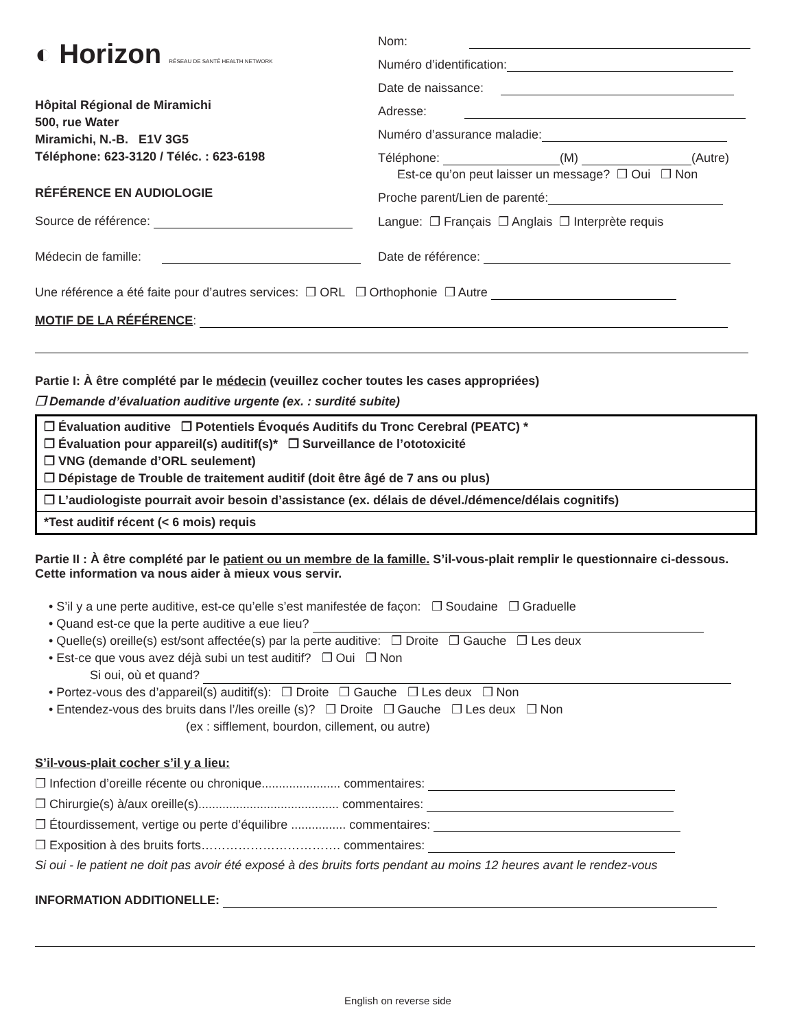◐ Horizon RÉSEAU DE SANTÉ HEALTH NETWORK
Hôpital Régional de Miramichi
500, rue Water
Miramichi, N.-B. E1V 3G5
Téléphone: 623-3120 / Téléc. : 623-6198
RÉFÉRENCE EN AUDIOLOGIE
Nom:
Numéro d’identification:
Date de naissance:
Adresse:
Numéro d’assurance maladie:
Téléphone: (M) (Autre)
Est-ce qu’on peut laisser un message? ❐ Oui ❐ Non
Proche parent/Lien de parenté:
Source de référence: Langue: ❐ Français ❐ Anglais ❐ Interprète requis
Médecin de famille: Date de référence:
Une référence a été faite pour d’autres services: ❐ ORL ❐ Orthophonie ❐ Autre
MOTIF DE LA RÉFÉRENCE:
Partie I: À être complété par le médecin (veuillez cocher toutes les cases appropriées)
❐ Demande d’évaluation auditive urgente (ex. : surdité subite)
| ❐ Évaluation auditive ❐ Potentiels Évoqués Auditifs du Tronc Cerebral (PEATC) * ❐ Évaluation pour appareil(s) auditif(s)* ❐ Surveillance de l’ototoxicité ❐ VNG (demande d’ORL seulement) ❐ Dépistage de Trouble de traitement auditif (doit être âgé de 7 ans ou plus) |
| ❐ L’audiologiste pourrait avoir besoin d’assistance (ex. délais de dével./démence/délais cognitifs) |
| *Test auditif récent (< 6 mois) requis |
Partie II : À être complété par le patient ou un membre de la famille. S’il-vous-plait remplir le questionnaire ci-dessous. Cette information va nous aider à mieux vous servir.
• S’il y a une perte auditive, est-ce qu’elle s’est manifestée de façon: ❐ Soudaine ❐ Graduelle
• Quand est-ce que la perte auditive a eue lieu?
• Quelle(s) oreille(s) est/sont affectée(s) par la perte auditive: ❐ Droite ❐ Gauche ❐ Les deux
• Est-ce que vous avez déjà subi un test auditif? ❐ Oui ❐ Non
Si oui, où et quand?
• Portez-vous des d’appareil(s) auditif(s): ❐ Droite ❐ Gauche ❐ Les deux ❐ Non
• Entendez-vous des bruits dans l’/les oreille (s)? ❐ Droite ❐ Gauche ❐ Les deux ❐ Non
(ex : sifflement, bourdon, cillement, ou autre)
S’il-vous-plait cocher s’il y a lieu:
❐ Infection d’oreille récente ou chronique....................... commentaires:
❐ Chirurgie(s) à/aux oreille(s)......................................... commentaires:
❐ Étourdissement, vertige ou perte d’équilibre ................ commentaires:
❐ Exposition à des bruits forts……………………………. commentaires:
Si oui - le patient ne doit pas avoir été exposé à des bruits forts pendant au moins 12 heures avant le rendez-vous
INFORMATION ADDITIONELLE:
English on reverse side